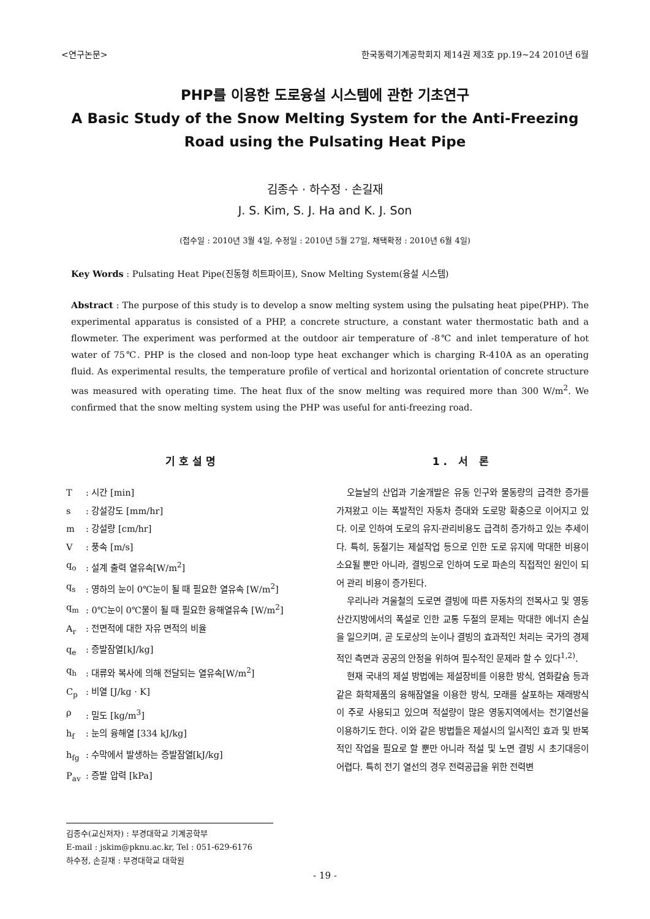<연구논문> 한국동력기계공학회지 제14권 제3호 pp.19~24 2010년 6월
PHP를 이용한 도로융설 시스템에 관한 기초연구
A Basic Study of the Snow Melting System for the Anti-Freezing Road using the Pulsating Heat Pipe
김종수 · 하수정 · 손길재
J. S. Kim, S. J. Ha and K. J. Son
(접수일 : 2010년 3월 4일, 수정일 : 2010년 5월 27일, 채택확정 : 2010년 6월 4일)
Key Words : Pulsating Heat Pipe(진동형 히트파이프), Snow Melting System(융설 시스템)
Abstract : The purpose of this study is to develop a snow melting system using the pulsating heat pipe(PHP). The experimental apparatus is consisted of a PHP, a concrete structure, a constant water thermostatic bath and a flowmeter. The experiment was performed at the outdoor air temperature of -8℃ and inlet temperature of hot water of 75℃. PHP is the closed and non-loop type heat exchanger which is charging R-410A as an operating fluid. As experimental results, the temperature profile of vertical and horizontal orientation of concrete structure was measured with operating time. The heat flux of the snow melting was required more than 300 W/m<sup>2</sup>. We confirmed that the snow melting system using the PHP was useful for anti-freezing road.
기호설명
T: 시간 [min]
s: 강설강도 [mm/hr]
m: 강설량 [cm/hr]
V: 풍속 [m/s]
q<sub>o</sub>: 설계 출력 열유속[W/m<sup>2</sup>]
q<sub>s</sub>: 영하의 눈이 0℃눈이 될 때 필요한 열유속 [W/m<sup>2</sup>]
q<sub>m</sub>: 0℃눈이 0℃물이 될 때 필요한 융해열유속 [W/m<sup>2</sup>]
A<sub>r</sub>: 전면적에 대한 자유 면적의 비율
q<sub>e</sub>: 증발잠열[kJ/kg]
q<sub>h</sub>: 대류와 복사에 의해 전달되는 열유속[W/m<sup>2</sup>]
C<sub>p</sub>: 비열 [J/kg · K]
ρ: 밀도 [kg/m<sup>3</sup>]
h<sub>f</sub>: 눈의 융해열 [334 kJ/kg]
h<sub>fg</sub>: 수막에서 발생하는 증발잠열[kJ/kg]
P<sub>av</sub>: 증발 압력 [kPa]
김종수(교신저자) : 부경대학교 기계공학부
E-mail : jskim@pknu.ac.kr, Tel : 051-629-6176
하수정, 손길재 : 부경대학교 대학원
1. 서 론
오늘날의 산업과 기술개발은 유동 인구와 물동량의 급격한 증가를 가져왔고 이는 폭발적인 자동차 증대와 도로망 확충으로 이어지고 있다. 이로 인하여 도로의 유지·관리비용도 급격히 증가하고 있는 추세이다. 특히, 동절기는 제설작업 등으로 인한 도로 유지에 막대한 비용이 소요될 뿐만 아니라, 결빙으로 인하여 도로 파손의 직접적인 원인이 되어 관리 비용이 증가된다.
우리나라 겨울철의 도로면 결빙에 따른 자동차의 전복사고 및 영동 산간지방에서의 폭설로 인한 교통 두절의 문제는 막대한 에너지 손실을 일으키며, 곧 도로상의 눈이나 결빙의 효과적인 처리는 국가의 경제적인 측면과 공공의 안정을 위하여 필수적인 문제라 할 수 있다<sup>1,2)</sup>.
현재 국내의 제설 방법에는 제설장비를 이용한 방식, 염화칼슘 등과 같은 화학제품의 융해잠열을 이용한 방식, 모래를 살포하는 재래방식이 주로 사용되고 있으며 적설량이 많은 영동지역에서는 전기열선을 이용하기도 한다. 이와 같은 방법들은 제설시의 일시적인 효과 및 반복적인 작업을 필요로 할 뿐만 아니라 적설 및 노면 결빙 시 초기대응이 어렵다. 특히 전기 열선의 경우 전력공급을 위한 전력변
- 19 -